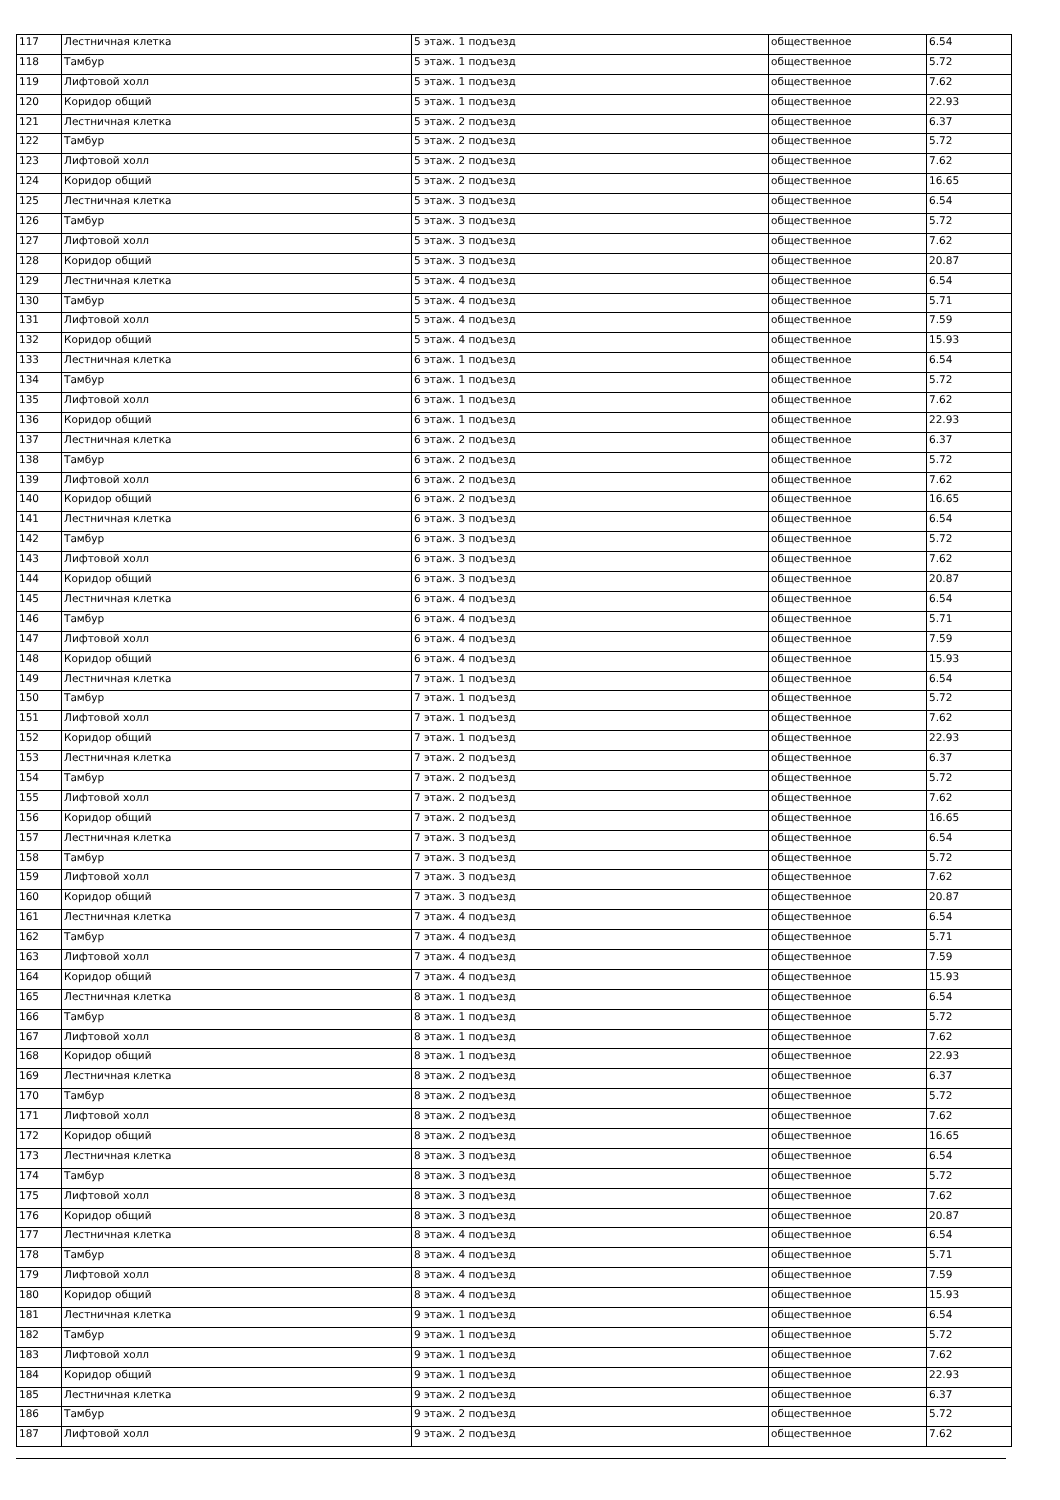| 117 | Лестничная клетка | 5 этаж. 1 подъезд | общественное | 6.54 |
| 118 | Тамбур | 5 этаж. 1 подъезд | общественное | 5.72 |
| 119 | Лифтовой холл | 5 этаж. 1 подъезд | общественное | 7.62 |
| 120 | Коридор общий | 5 этаж. 1 подъезд | общественное | 22.93 |
| 121 | Лестничная клетка | 5 этаж. 2 подъезд | общественное | 6.37 |
| 122 | Тамбур | 5 этаж. 2 подъезд | общественное | 5.72 |
| 123 | Лифтовой холл | 5 этаж. 2 подъезд | общественное | 7.62 |
| 124 | Коридор общий | 5 этаж. 2 подъезд | общественное | 16.65 |
| 125 | Лестничная клетка | 5 этаж. 3 подъезд | общественное | 6.54 |
| 126 | Тамбур | 5 этаж. 3 подъезд | общественное | 5.72 |
| 127 | Лифтовой холл | 5 этаж. 3 подъезд | общественное | 7.62 |
| 128 | Коридор общий | 5 этаж. 3 подъезд | общественное | 20.87 |
| 129 | Лестничная клетка | 5 этаж. 4 подъезд | общественное | 6.54 |
| 130 | Тамбур | 5 этаж. 4 подъезд | общественное | 5.71 |
| 131 | Лифтовой холл | 5 этаж. 4 подъезд | общественное | 7.59 |
| 132 | Коридор общий | 5 этаж. 4 подъезд | общественное | 15.93 |
| 133 | Лестничная клетка | 6 этаж. 1 подъезд | общественное | 6.54 |
| 134 | Тамбур | 6 этаж. 1 подъезд | общественное | 5.72 |
| 135 | Лифтовой холл | 6 этаж. 1 подъезд | общественное | 7.62 |
| 136 | Коридор общий | 6 этаж. 1 подъезд | общественное | 22.93 |
| 137 | Лестничная клетка | 6 этаж. 2 подъезд | общественное | 6.37 |
| 138 | Тамбур | 6 этаж. 2 подъезд | общественное | 5.72 |
| 139 | Лифтовой холл | 6 этаж. 2 подъезд | общественное | 7.62 |
| 140 | Коридор общий | 6 этаж. 2 подъезд | общественное | 16.65 |
| 141 | Лестничная клетка | 6 этаж. 3 подъезд | общественное | 6.54 |
| 142 | Тамбур | 6 этаж. 3 подъезд | общественное | 5.72 |
| 143 | Лифтовой холл | 6 этаж. 3 подъезд | общественное | 7.62 |
| 144 | Коридор общий | 6 этаж. 3 подъезд | общественное | 20.87 |
| 145 | Лестничная клетка | 6 этаж. 4 подъезд | общественное | 6.54 |
| 146 | Тамбур | 6 этаж. 4 подъезд | общественное | 5.71 |
| 147 | Лифтовой холл | 6 этаж. 4 подъезд | общественное | 7.59 |
| 148 | Коридор общий | 6 этаж. 4 подъезд | общественное | 15.93 |
| 149 | Лестничная клетка | 7 этаж. 1 подъезд | общественное | 6.54 |
| 150 | Тамбур | 7 этаж. 1 подъезд | общественное | 5.72 |
| 151 | Лифтовой холл | 7 этаж. 1 подъезд | общественное | 7.62 |
| 152 | Коридор общий | 7 этаж. 1 подъезд | общественное | 22.93 |
| 153 | Лестничная клетка | 7 этаж. 2 подъезд | общественное | 6.37 |
| 154 | Тамбур | 7 этаж. 2 подъезд | общественное | 5.72 |
| 155 | Лифтовой холл | 7 этаж. 2 подъезд | общественное | 7.62 |
| 156 | Коридор общий | 7 этаж. 2 подъезд | общественное | 16.65 |
| 157 | Лестничная клетка | 7 этаж. 3 подъезд | общественное | 6.54 |
| 158 | Тамбур | 7 этаж. 3 подъезд | общественное | 5.72 |
| 159 | Лифтовой холл | 7 этаж. 3 подъезд | общественное | 7.62 |
| 160 | Коридор общий | 7 этаж. 3 подъезд | общественное | 20.87 |
| 161 | Лестничная клетка | 7 этаж. 4 подъезд | общественное | 6.54 |
| 162 | Тамбур | 7 этаж. 4 подъезд | общественное | 5.71 |
| 163 | Лифтовой холл | 7 этаж. 4 подъезд | общественное | 7.59 |
| 164 | Коридор общий | 7 этаж. 4 подъезд | общественное | 15.93 |
| 165 | Лестничная клетка | 8 этаж. 1 подъезд | общественное | 6.54 |
| 166 | Тамбур | 8 этаж. 1 подъезд | общественное | 5.72 |
| 167 | Лифтовой холл | 8 этаж. 1 подъезд | общественное | 7.62 |
| 168 | Коридор общий | 8 этаж. 1 подъезд | общественное | 22.93 |
| 169 | Лестничная клетка | 8 этаж. 2 подъезд | общественное | 6.37 |
| 170 | Тамбур | 8 этаж. 2 подъезд | общественное | 5.72 |
| 171 | Лифтовой холл | 8 этаж. 2 подъезд | общественное | 7.62 |
| 172 | Коридор общий | 8 этаж. 2 подъезд | общественное | 16.65 |
| 173 | Лестничная клетка | 8 этаж. 3 подъезд | общественное | 6.54 |
| 174 | Тамбур | 8 этаж. 3 подъезд | общественное | 5.72 |
| 175 | Лифтовой холл | 8 этаж. 3 подъезд | общественное | 7.62 |
| 176 | Коридор общий | 8 этаж. 3 подъезд | общественное | 20.87 |
| 177 | Лестничная клетка | 8 этаж. 4 подъезд | общественное | 6.54 |
| 178 | Тамбур | 8 этаж. 4 подъезд | общественное | 5.71 |
| 179 | Лифтовой холл | 8 этаж. 4 подъезд | общественное | 7.59 |
| 180 | Коридор общий | 8 этаж. 4 подъезд | общественное | 15.93 |
| 181 | Лестничная клетка | 9 этаж. 1 подъезд | общественное | 6.54 |
| 182 | Тамбур | 9 этаж. 1 подъезд | общественное | 5.72 |
| 183 | Лифтовой холл | 9 этаж. 1 подъезд | общественное | 7.62 |
| 184 | Коридор общий | 9 этаж. 1 подъезд | общественное | 22.93 |
| 185 | Лестничная клетка | 9 этаж. 2 подъезд | общественное | 6.37 |
| 186 | Тамбур | 9 этаж. 2 подъезд | общественное | 5.72 |
| 187 | Лифтовой холл | 9 этаж. 2 подъезд | общественное | 7.62 |